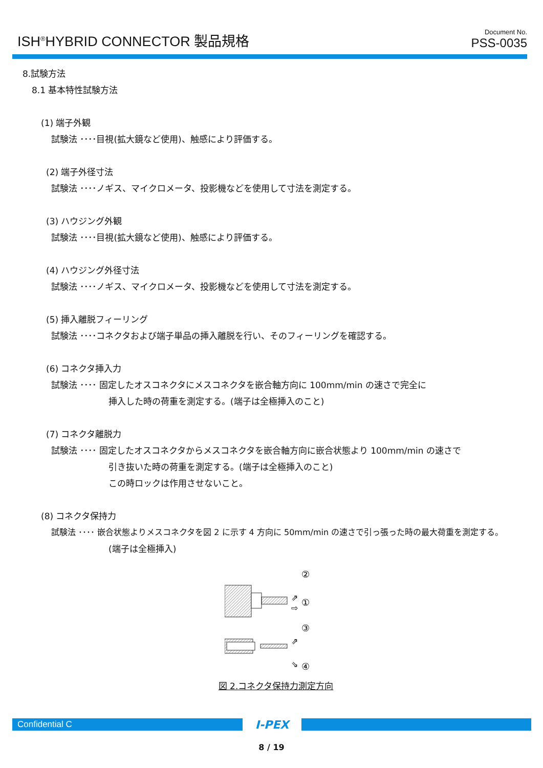ISH<sup>®</sup>HYBRID CONNECTOR 製品規格
Document No.
PSS-0035
8.試験方法
8.1 基本特性試験方法
(1) 端子外観
試験法 ････目視(拡大鏡など使用)、触感により評価する。
(2) 端子外径寸法
試験法 ････ノギス、マイクロメータ、投影機などを使用して寸法を測定する。
(3) ハウジング外観
試験法 ････目視(拡大鏡など使用)、触感により評価する。
(4) ハウジング外径寸法
試験法 ････ノギス、マイクロメータ、投影機などを使用して寸法を測定する。
(5) 挿入離脱フィーリング
試験法 ････コネクタおよび端子単品の挿入離脱を行い、そのフィーリングを確認する。
(6) コネクタ挿入力
試験法 ････ 固定したオスコネクタにメスコネクタを嵌合軸方向に 100mm/min の速さで完全に
挿入した時の荷重を測定する。(端子は全極挿入のこと)
(7) コネクタ離脱力
試験法 ････ 固定したオスコネクタからメスコネクタを嵌合軸方向に嵌合状態より 100mm/min の速さで
引き抜いた時の荷重を測定する。(端子は全極挿入のこと)
この時ロックは作用させないこと。
(8) コネクタ保持力
試験法 ････ 嵌合状態よりメスコネクタを図 2 に示す 4 方向に 50mm/min の速さで引っ張った時の最大荷重を測定する。
(端子は全極挿入)
②
①
⇗
⇨
③
⇗
⇘
④
図 2.コネクタ保持力測定方向
Confidential C
I-PEX
8 / 19